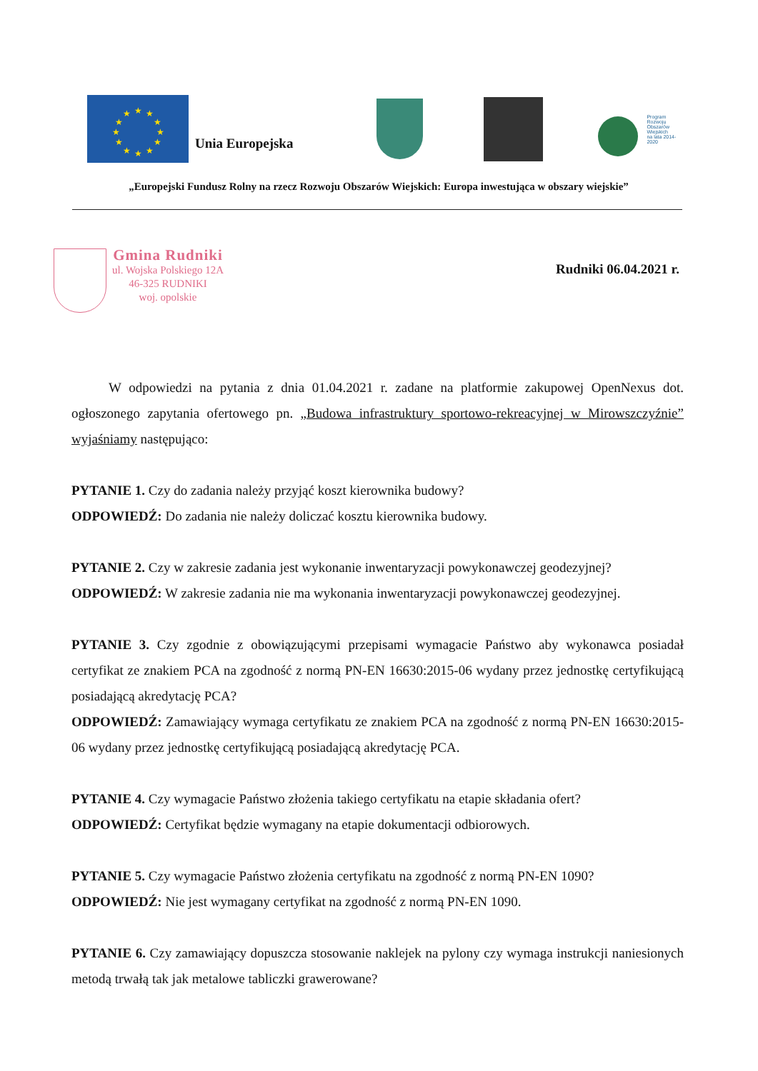★
★
★
★
★
★
★
★
★
★
★
★
Unia Europejska
Program
Rozwoju
Obszarów
Wiejskich
na lata 2014-2020
„Europejski Fundusz Rolny na rzecz Rozwoju Obszarów Wiejskich: Europa inwestująca w obszary wiejskie”
Gmina Rudniki
ul. Wojska Polskiego 12A
46-325 RUDNIKI
woj. opolskie
Rudniki 06.04.2021 r.
W odpowiedzi na pytania z dnia 01.04.2021 r. zadane na platformie zakupowej OpenNexus dot. ogłoszonego zapytania ofertowego pn. „Budowa infrastruktury sportowo-rekreacyjnej w Mirowszczyźnie” wyjaśniamy następująco:
PYTANIE 1. Czy do zadania należy przyjąć koszt kierownika budowy?
ODPOWIEDŹ: Do zadania nie należy doliczać kosztu kierownika budowy.
PYTANIE 2. Czy w zakresie zadania jest wykonanie inwentaryzacji powykonawczej geodezyjnej?
ODPOWIEDŹ: W zakresie zadania nie ma wykonania inwentaryzacji powykonawczej geodezyjnej.
PYTANIE 3. Czy zgodnie z obowiązującymi przepisami wymagacie Państwo aby wykonawca posiadał certyfikat ze znakiem PCA na zgodność z normą PN-EN 16630:2015-06 wydany przez jednostkę certyfikującą posiadającą akredytację PCA?
ODPOWIEDŹ: Zamawiający wymaga certyfikatu ze znakiem PCA na zgodność z normą PN-EN 16630:2015-06 wydany przez jednostkę certyfikującą posiadającą akredytację PCA.
PYTANIE 4. Czy wymagacie Państwo złożenia takiego certyfikatu na etapie składania ofert?
ODPOWIEDŹ: Certyfikat będzie wymagany na etapie dokumentacji odbiorowych.
PYTANIE 5. Czy wymagacie Państwo złożenia certyfikatu na zgodność z normą PN-EN 1090?
ODPOWIEDŹ: Nie jest wymagany certyfikat na zgodność z normą PN-EN 1090.
PYTANIE 6. Czy zamawiający dopuszcza stosowanie naklejek na pylony czy wymaga instrukcji naniesionych metodą trwałą tak jak metalowe tabliczki grawerowane?